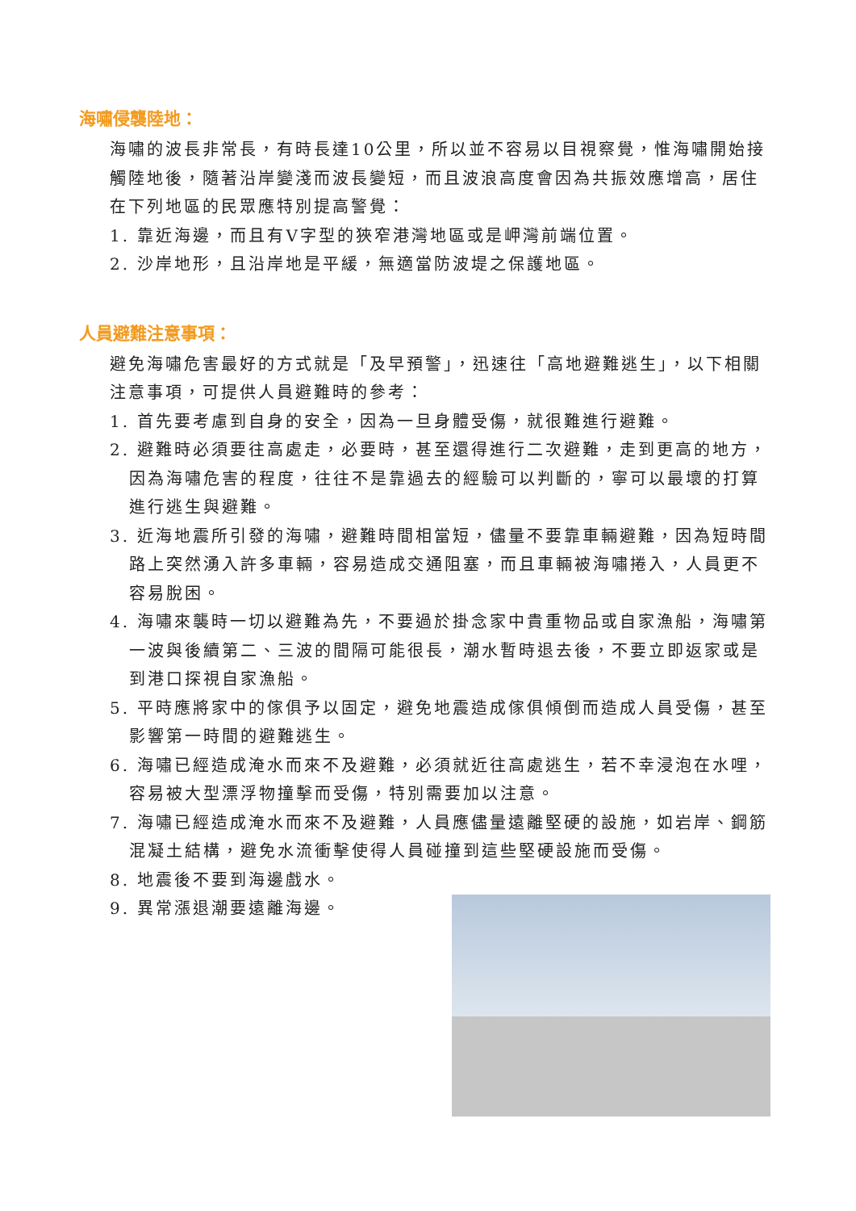海嘯侵襲陸地：
海嘯的波長非常長，有時長達10公里，所以並不容易以目視察覺，惟海嘯開始接觸陸地後，隨著沿岸變淺而波長變短，而且波浪高度會因為共振效應增高，居住在下列地區的民眾應特別提高警覺：
1. 靠近海邊，而且有V字型的狹窄港灣地區或是岬灣前端位置。
2. 沙岸地形，且沿岸地是平緩，無適當防波堤之保護地區。
人員避難注意事項：
避免海嘯危害最好的方式就是「及早預警」，迅速往「高地避難逃生」，以下相關注意事項，可提供人員避難時的參考：
1. 首先要考慮到自身的安全，因為一旦身體受傷，就很難進行避難。
2. 避難時必須要往高處走，必要時，甚至還得進行二次避難，走到更高的地方，因為海嘯危害的程度，往往不是靠過去的經驗可以判斷的，寧可以最壞的打算進行逃生與避難。
3. 近海地震所引發的海嘯，避難時間相當短，儘量不要靠車輛避難，因為短時間路上突然湧入許多車輛，容易造成交通阻塞，而且車輛被海嘯捲入，人員更不容易脫困。
4. 海嘯來襲時一切以避難為先，不要過於掛念家中貴重物品或自家漁船，海嘯第一波與後續第二、三波的間隔可能很長，潮水暫時退去後，不要立即返家或是到港口探視自家漁船。
5. 平時應將家中的傢俱予以固定，避免地震造成傢俱傾倒而造成人員受傷，甚至影響第一時間的避難逃生。
6. 海嘯已經造成淹水而來不及避難，必須就近往高處逃生，若不幸浸泡在水哩，容易被大型漂浮物撞擊而受傷，特別需要加以注意。
7. 海嘯已經造成淹水而來不及避難，人員應儘量遠離堅硬的設施，如岩岸、鋼筋混凝土結構，避免水流衝擊使得人員碰撞到這些堅硬設施而受傷。
8. 地震後不要到海邊戲水。
9. 異常漲退潮要遠離海邊。